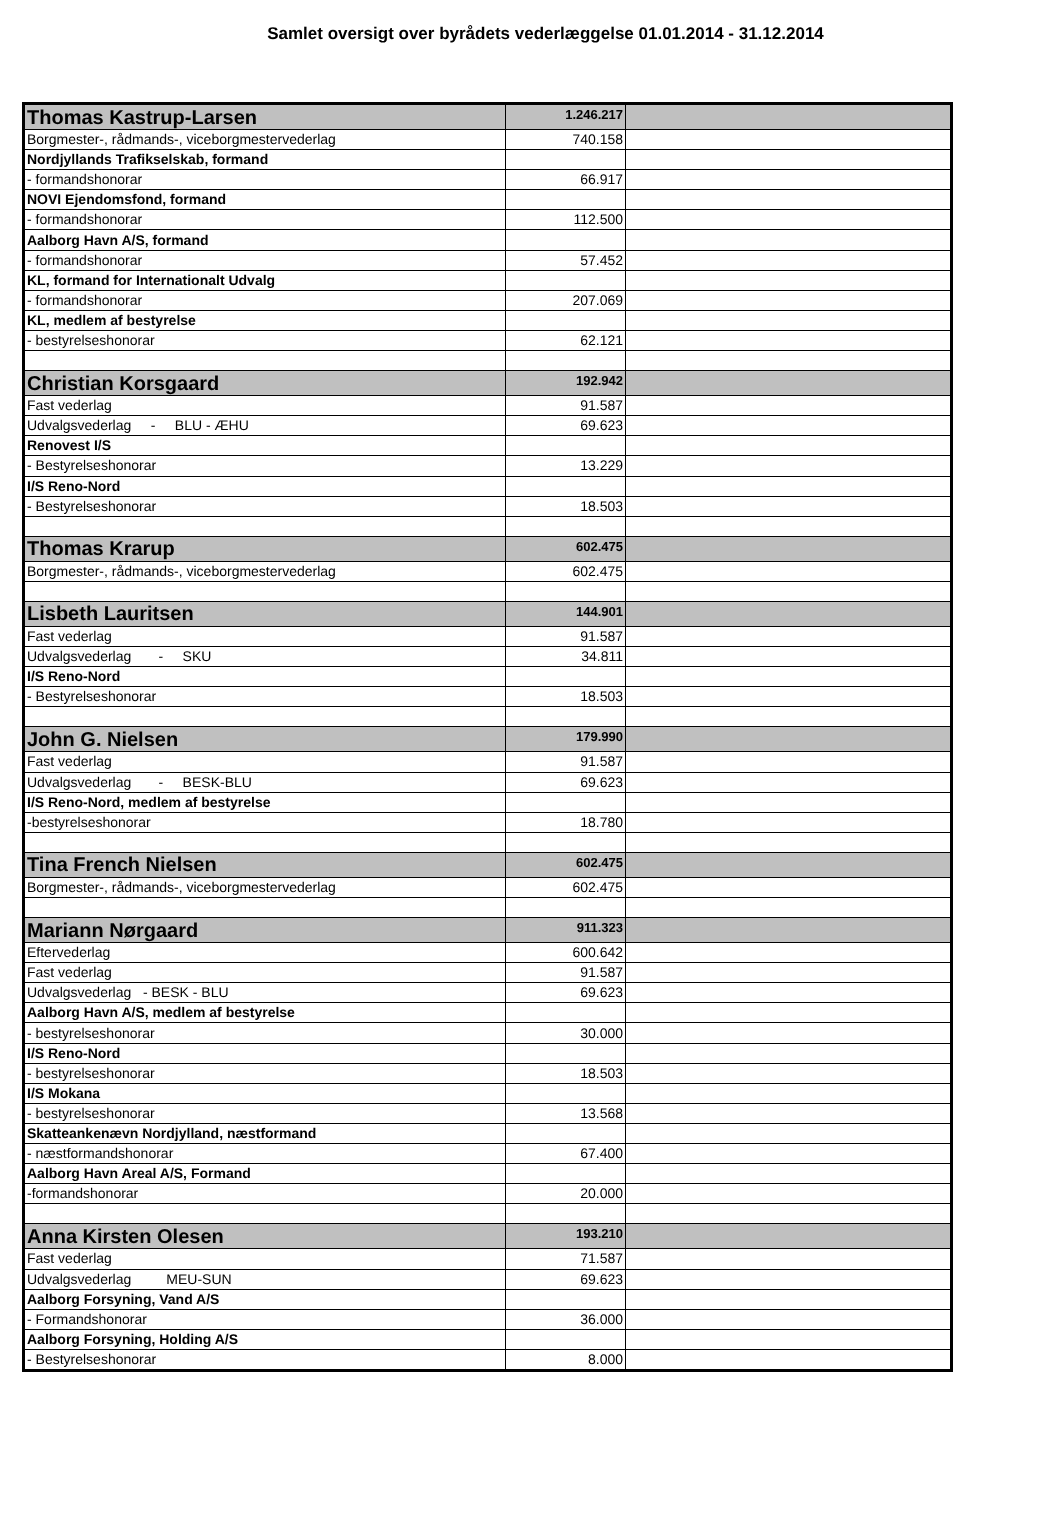Samlet oversigt over byrådets vederlæggelse 01.01.2014 - 31.12.2014
| Thomas Kastrup-Larsen | 1.246.217 | |
| Borgmester-, rådmands-, viceborgmestervederlag | 740.158 | |
| Nordjyllands Trafikselskab, formand | | |
| - formandshonorar | 66.917 | |
| NOVI Ejendomsfond, formand | | |
| - formandshonorar | 112.500 | |
| Aalborg Havn A/S, formand | | |
| - formandshonorar | 57.452 | |
| KL, formand for Internationalt Udvalg | | |
| - formandshonorar | 207.069 | |
| KL, medlem af bestyrelse | | |
| - bestyrelseshonorar | 62.121 | |
| Christian Korsgaard | 192.942 | |
| Fast vederlag | 91.587 | |
| Udvalgsvederlag - BLU - ÆHU | 69.623 | |
| Renovest I/S | | |
| - Bestyrelseshonorar | 13.229 | |
| I/S Reno-Nord | | |
| - Bestyrelseshonorar | 18.503 | |
| Thomas Krarup | 602.475 | |
| Borgmester-, rådmands-, viceborgmestervederlag | 602.475 | |
| Lisbeth Lauritsen | 144.901 | |
| Fast vederlag | 91.587 | |
| Udvalgsvederlag - SKU | 34.811 | |
| I/S Reno-Nord | | |
| - Bestyrelseshonorar | 18.503 | |
| John G. Nielsen | 179.990 | |
| Fast vederlag | 91.587 | |
| Udvalgsvederlag - BESK-BLU | 69.623 | |
| I/S Reno-Nord, medlem af bestyrelse | | |
| -bestyrelseshonorar | 18.780 | |
| Tina French Nielsen | 602.475 | |
| Borgmester-, rådmands-, viceborgmestervederlag | 602.475 | |
| Mariann Nørgaard | 911.323 | |
| Eftervederlag | 600.642 | |
| Fast vederlag | 91.587 | |
| Udvalgsvederlag - BESK - BLU | 69.623 | |
| Aalborg Havn A/S, medlem af bestyrelse | | |
| - bestyrelseshonorar | 30.000 | |
| I/S Reno-Nord | | |
| - bestyrelseshonorar | 18.503 | |
| I/S Mokana | | |
| - bestyrelseshonorar | 13.568 | |
| Skatteankenævn Nordjylland, næstformand | | |
| - næstformandshonorar | 67.400 | |
| Aalborg Havn Areal A/S, Formand | | |
| -formandshonorar | 20.000 | |
| Anna Kirsten Olesen | 193.210 | |
| Fast vederlag | 71.587 | |
| Udvalgsvederlag MEU-SUN | 69.623 | |
| Aalborg Forsyning, Vand A/S | | |
| - Formandshonorar | 36.000 | |
| Aalborg Forsyning, Holding A/S | | |
| - Bestyrelseshonorar | 8.000 | |